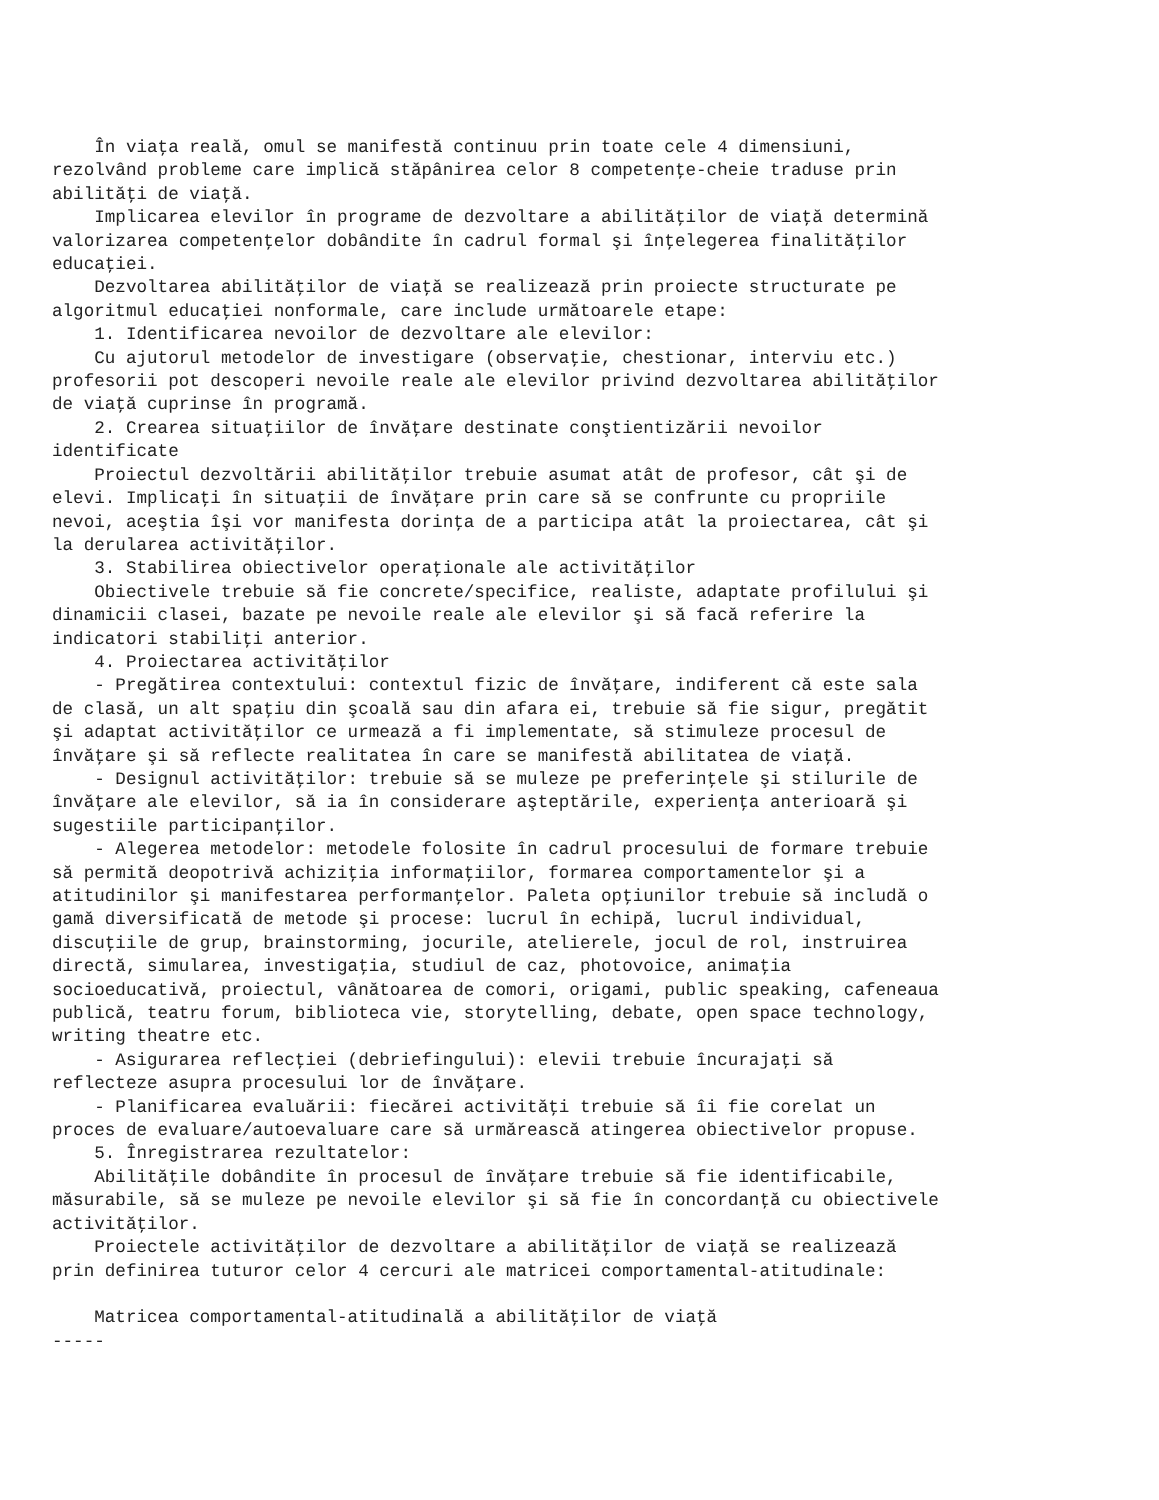În viaţa reală, omul se manifestă continuu prin toate cele 4 dimensiuni,
rezolvând probleme care implică stăpânirea celor 8 competenţe-cheie traduse prin
abilităţi de viaţă.
    Implicarea elevilor în programe de dezvoltare a abilităţilor de viaţă determină
valorizarea competenţelor dobândite în cadrul formal şi înţelegerea finalităţilor
educaţiei.
    Dezvoltarea abilităţilor de viaţă se realizează prin proiecte structurate pe
algoritmul educaţiei nonformale, care include următoarele etape:
    1. Identificarea nevoilor de dezvoltare ale elevilor:
    Cu ajutorul metodelor de investigare (observaţie, chestionar, interviu etc.)
profesorii pot descoperi nevoile reale ale elevilor privind dezvoltarea abilităţilor
de viaţă cuprinse în programă.
    2. Crearea situaţiilor de învăţare destinate conştientizării nevoilor
identificate
    Proiectul dezvoltării abilităţilor trebuie asumat atât de profesor, cât şi de
elevi. Implicaţi în situaţii de învăţare prin care să se confrunte cu propriile
nevoi, aceştia îşi vor manifesta dorinţa de a participa atât la proiectarea, cât şi
la derularea activităţilor.
    3. Stabilirea obiectivelor operaţionale ale activităţilor
    Obiectivele trebuie să fie concrete/specifice, realiste, adaptate profilului şi
dinamicii clasei, bazate pe nevoile reale ale elevilor şi să facă referire la
indicatori stabiliţi anterior.
    4. Proiectarea activităţilor
    - Pregătirea contextului: contextul fizic de învăţare, indiferent că este sala
de clasă, un alt spaţiu din şcoală sau din afara ei, trebuie să fie sigur, pregătit
şi adaptat activităţilor ce urmează a fi implementate, să stimuleze procesul de
învăţare şi să reflecte realitatea în care se manifestă abilitatea de viaţă.
    - Designul activităţilor: trebuie să se muleze pe preferinţele şi stilurile de
învăţare ale elevilor, să ia în considerare aşteptările, experienţa anterioară şi
sugestiile participanţilor.
    - Alegerea metodelor: metodele folosite în cadrul procesului de formare trebuie
să permită deopotrivă achiziţia informaţiilor, formarea comportamentelor şi a
atitudinilor şi manifestarea performanţelor. Paleta opţiunilor trebuie să includă o
gamă diversificată de metode şi procese: lucrul în echipă, lucrul individual,
discuţiile de grup, brainstorming, jocurile, atelierele, jocul de rol, instruirea
directă, simularea, investigaţia, studiul de caz, photovoice, animaţia
socioeducativă, proiectul, vânătoarea de comori, origami, public speaking, cafeneaua
publică, teatru forum, biblioteca vie, storytelling, debate, open space technology,
writing theatre etc.
    - Asigurarea reflecţiei (debriefingului): elevii trebuie încurajaţi să
reflecteze asupra procesului lor de învăţare.
    - Planificarea evaluării: fiecărei activităţi trebuie să îi fie corelat un
proces de evaluare/autoevaluare care să urmărească atingerea obiectivelor propuse.
    5. Înregistrarea rezultatelor:
    Abilităţile dobândite în procesul de învăţare trebuie să fie identificabile,
măsurabile, să se muleze pe nevoile elevilor şi să fie în concordanţă cu obiectivele
activităţilor.
    Proiectele activităţilor de dezvoltare a abilităţilor de viaţă se realizează
prin definirea tuturor celor 4 cercuri ale matricei comportamental-atitudinale:

    Matricea comportamental-atitudinală a abilităţilor de viaţă
-----